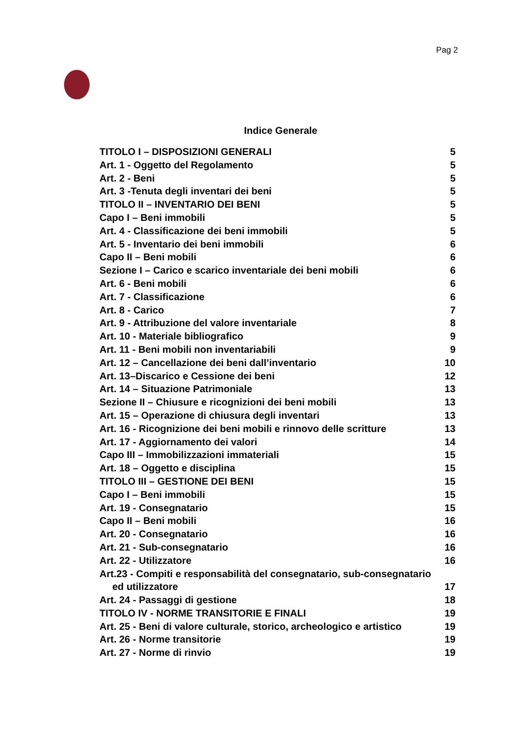Pag 2
Indice Generale
TITOLO I – DISPOSIZIONI GENERALI 5
Art. 1 - Oggetto del Regolamento 5
Art. 2 - Beni 5
Art. 3 -Tenuta degli inventari dei beni 5
TITOLO II – INVENTARIO DEI BENI 5
Capo I – Beni immobili 5
Art. 4 - Classificazione dei beni immobili 5
Art. 5 - Inventario dei beni immobili 6
Capo II – Beni mobili 6
Sezione I – Carico e scarico inventariale dei beni mobili 6
Art. 6 - Beni mobili 6
Art. 7 - Classificazione 6
Art. 8 - Carico 7
Art. 9 - Attribuzione del valore inventariale 8
Art. 10 - Materiale bibliografico 9
Art. 11 - Beni mobili non inventariabili 9
Art. 12 – Cancellazione dei beni dall’inventario 10
Art. 13–Discarico e Cessione dei beni 12
Art. 14 – Situazione Patrimoniale 13
Sezione II – Chiusure e ricognizioni dei beni mobili 13
Art. 15 – Operazione di chiusura degli inventari 13
Art. 16 - Ricognizione dei beni mobili e rinnovo delle scritture 13
Art. 17 - Aggiornamento dei valori 14
Capo III – Immobilizzazioni immateriali 15
Art. 18 – Oggetto e disciplina 15
TITOLO III – GESTIONE DEI BENI 15
Capo I – Beni immobili 15
Art. 19 - Consegnatario 15
Capo II – Beni mobili 16
Art. 20 - Consegnatario 16
Art. 21 - Sub-consegnatario 16
Art. 22 - Utilizzatore 16
Art.23 - Compiti e responsabilità del consegnatario, sub-consegnatario
ed utilizzatore 17
Art. 24 - Passaggi di gestione 18
TITOLO IV - NORME TRANSITORIE E FINALI 19
Art. 25 - Beni di valore culturale, storico, archeologico e artistico 19
Art. 26 - Norme transitorie 19
Art. 27 - Norme di rinvio 19